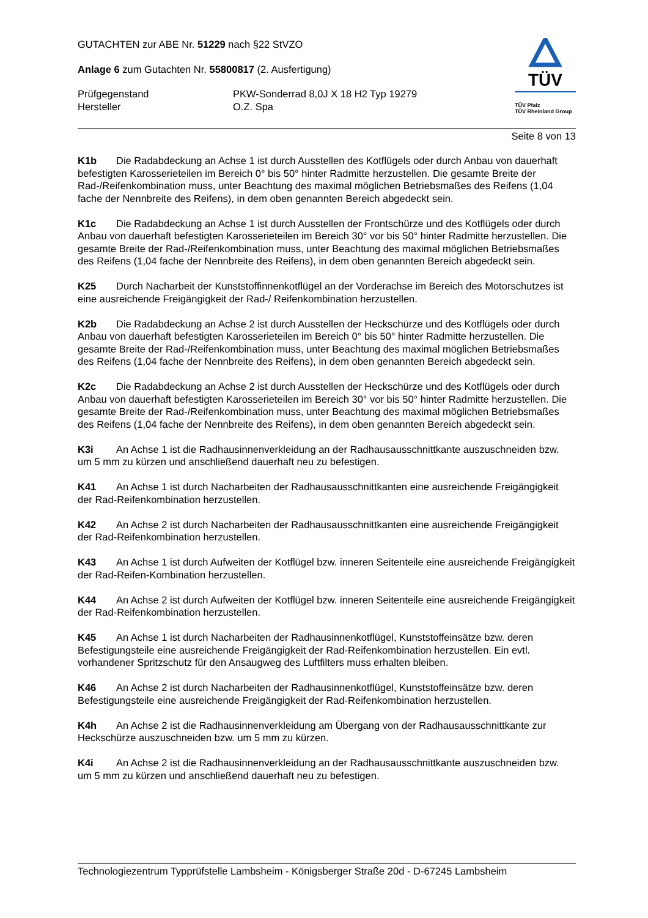GUTACHTEN zur ABE Nr. 51229 nach §22 StVZO
Anlage 6 zum Gutachten Nr. 55800817 (2. Ausfertigung)
Prüfgegenstand
Hersteller
PKW-Sonderrad 8,0J X 18 H2 Typ 19279
O.Z. Spa
TÜV
TÜV Pfalz
TÜV Rheinland Group
Seite 8 von 13
K1b Die Radabdeckung an Achse 1 ist durch Ausstellen des Kotflügels oder durch Anbau von dauerhaft befestigten Karosserieteilen im Bereich 0° bis 50° hinter Radmitte herzustellen. Die gesamte Breite der Rad-/Reifenkombination muss, unter Beachtung des maximal möglichen Betriebsmaßes des Reifens (1,04 fache der Nennbreite des Reifens), in dem oben genannten Bereich abgedeckt sein.
K1c Die Radabdeckung an Achse 1 ist durch Ausstellen der Frontschürze und des Kotflügels oder durch Anbau von dauerhaft befestigten Karosserieteilen im Bereich 30° vor bis 50° hinter Radmitte herzustellen. Die gesamte Breite der Rad-/Reifenkombination muss, unter Beachtung des maximal möglichen Betriebsmaßes des Reifens (1,04 fache der Nennbreite des Reifens), in dem oben genannten Bereich abgedeckt sein.
K25 Durch Nacharbeit der Kunststoffinnenkotflügel an der Vorderachse im Bereich des Motorschutzes ist eine ausreichende Freigängigkeit der Rad-/ Reifenkombination herzustellen.
K2b Die Radabdeckung an Achse 2 ist durch Ausstellen der Heckschürze und des Kotflügels oder durch Anbau von dauerhaft befestigten Karosserieteilen im Bereich 0° bis 50° hinter Radmitte herzustellen. Die gesamte Breite der Rad-/Reifenkombination muss, unter Beachtung des maximal möglichen Betriebsmaßes des Reifens (1,04 fache der Nennbreite des Reifens), in dem oben genannten Bereich abgedeckt sein.
K2c Die Radabdeckung an Achse 2 ist durch Ausstellen der Heckschürze und des Kotflügels oder durch Anbau von dauerhaft befestigten Karosserieteilen im Bereich 30° vor bis 50° hinter Radmitte herzustellen. Die gesamte Breite der Rad-/Reifenkombination muss, unter Beachtung des maximal möglichen Betriebsmaßes des Reifens (1,04 fache der Nennbreite des Reifens), in dem oben genannten Bereich abgedeckt sein.
K3i An Achse 1 ist die Radhausinnenverkleidung an der Radhausausschnittkante auszuschneiden bzw. um 5 mm zu kürzen und anschließend dauerhaft neu zu befestigen.
K41 An Achse 1 ist durch Nacharbeiten der Radhausausschnittkanten eine ausreichende Freigängigkeit der Rad-Reifenkombination herzustellen.
K42 An Achse 2 ist durch Nacharbeiten der Radhausausschnittkanten eine ausreichende Freigängigkeit der Rad-Reifenkombination herzustellen.
K43 An Achse 1 ist durch Aufweiten der Kotflügel bzw. inneren Seitenteile eine ausreichende Freigängigkeit der Rad-Reifen-Kombination herzustellen.
K44 An Achse 2 ist durch Aufweiten der Kotflügel bzw. inneren Seitenteile eine ausreichende Freigängigkeit der Rad-Reifenkombination herzustellen.
K45 An Achse 1 ist durch Nacharbeiten der Radhausinnenkotflügel, Kunststoffeinsätze bzw. deren Befestigungsteile eine ausreichende Freigängigkeit der Rad-Reifenkombination herzustellen. Ein evtl. vorhandener Spritzschutz für den Ansaugweg des Luftfilters muss erhalten bleiben.
K46 An Achse 2 ist durch Nacharbeiten der Radhausinnenkotflügel, Kunststoffeinsätze bzw. deren Befestigungsteile eine ausreichende Freigängigkeit der Rad-Reifenkombination herzustellen.
K4h An Achse 2 ist die Radhausinnenverkleidung am Übergang von der Radhausausschnittkante zur Heckschürze auszuschneiden bzw. um 5 mm zu kürzen.
K4i An Achse 2 ist die Radhausinnenverkleidung an der Radhausausschnittkante auszuschneiden bzw. um 5 mm zu kürzen und anschließend dauerhaft neu zu befestigen.
Technologiezentrum Typprüfstelle Lambsheim - Königsberger Straße 20d - D-67245 Lambsheim